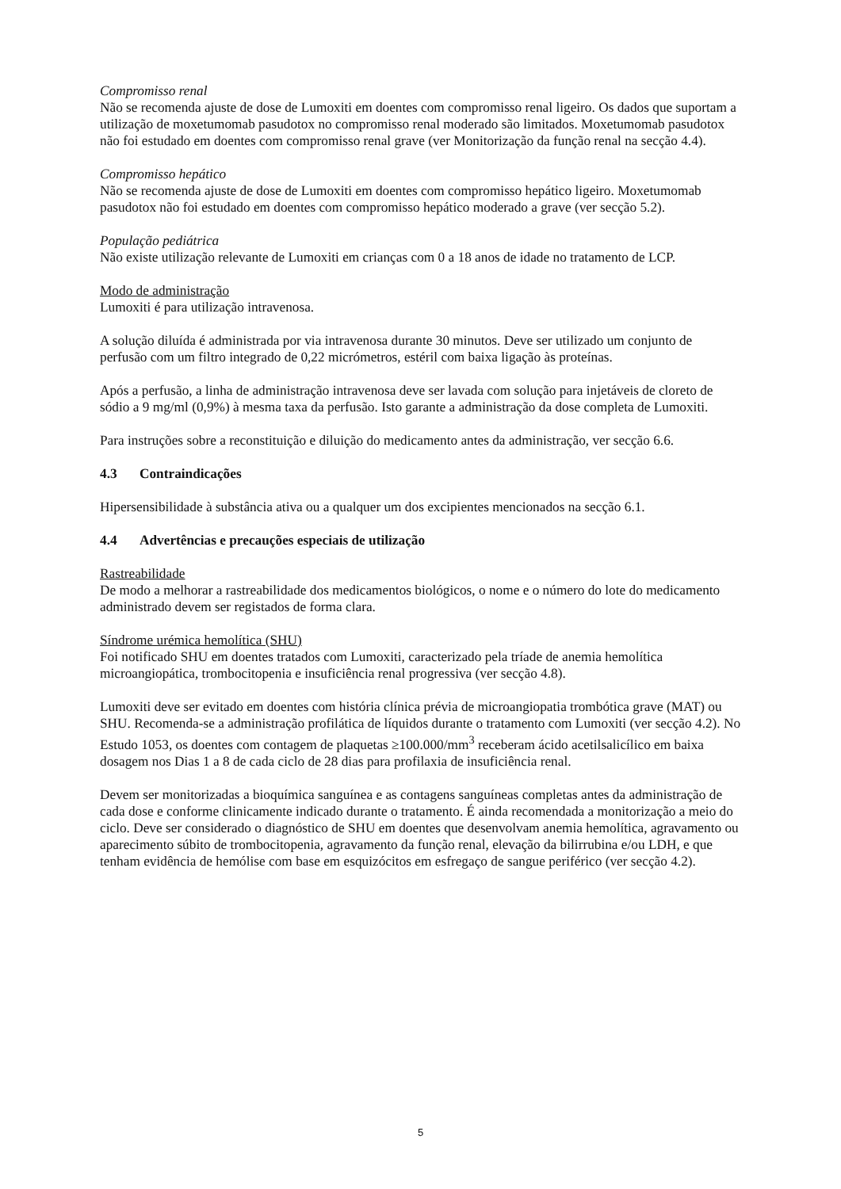Compromisso renal
Não se recomenda ajuste de dose de Lumoxiti em doentes com compromisso renal ligeiro. Os dados que suportam a utilização de moxetumomab pasudotox no compromisso renal moderado são limitados. Moxetumomab pasudotox não foi estudado em doentes com compromisso renal grave (ver Monitorização da função renal na secção 4.4).
Compromisso hepático
Não se recomenda ajuste de dose de Lumoxiti em doentes com compromisso hepático ligeiro. Moxetumomab pasudotox não foi estudado em doentes com compromisso hepático moderado a grave (ver secção 5.2).
População pediátrica
Não existe utilização relevante de Lumoxiti em crianças com 0 a 18 anos de idade no tratamento de LCP.
Modo de administração
Lumoxiti é para utilização intravenosa.
A solução diluída é administrada por via intravenosa durante 30 minutos. Deve ser utilizado um conjunto de perfusão com um filtro integrado de 0,22 micrómetros, estéril com baixa ligação às proteínas.
Após a perfusão, a linha de administração intravenosa deve ser lavada com solução para injetáveis de cloreto de sódio a 9 mg/ml (0,9%) à mesma taxa da perfusão. Isto garante a administração da dose completa de Lumoxiti.
Para instruções sobre a reconstituição e diluição do medicamento antes da administração, ver secção 6.6.
4.3 Contraindicações
Hipersensibilidade à substância ativa ou a qualquer um dos excipientes mencionados na secção 6.1.
4.4 Advertências e precauções especiais de utilização
Rastreabilidade
De modo a melhorar a rastreabilidade dos medicamentos biológicos, o nome e o número do lote do medicamento administrado devem ser registados de forma clara.
Síndrome urémica hemolítica (SHU)
Foi notificado SHU em doentes tratados com Lumoxiti, caracterizado pela tríade de anemia hemolítica microangiopática, trombocitopenia e insuficiência renal progressiva (ver secção 4.8).
Lumoxiti deve ser evitado em doentes com história clínica prévia de microangiopatia trombótica grave (MAT) ou SHU. Recomenda-se a administração profilática de líquidos durante o tratamento com Lumoxiti (ver secção 4.2). No Estudo 1053, os doentes com contagem de plaquetas ≥100.000/mm<sup>3</sup> receberam ácido acetilsalicílico em baixa dosagem nos Dias 1 a 8 de cada ciclo de 28 dias para profilaxia de insuficiência renal.
Devem ser monitorizadas a bioquímica sanguínea e as contagens sanguíneas completas antes da administração de cada dose e conforme clinicamente indicado durante o tratamento. É ainda recomendada a monitorização a meio do ciclo. Deve ser considerado o diagnóstico de SHU em doentes que desenvolvam anemia hemolítica, agravamento ou aparecimento súbito de trombocitopenia, agravamento da função renal, elevação da bilirrubina e/ou LDH, e que tenham evidência de hemólise com base em esquizócitos em esfregaço de sangue periférico (ver secção 4.2).
5